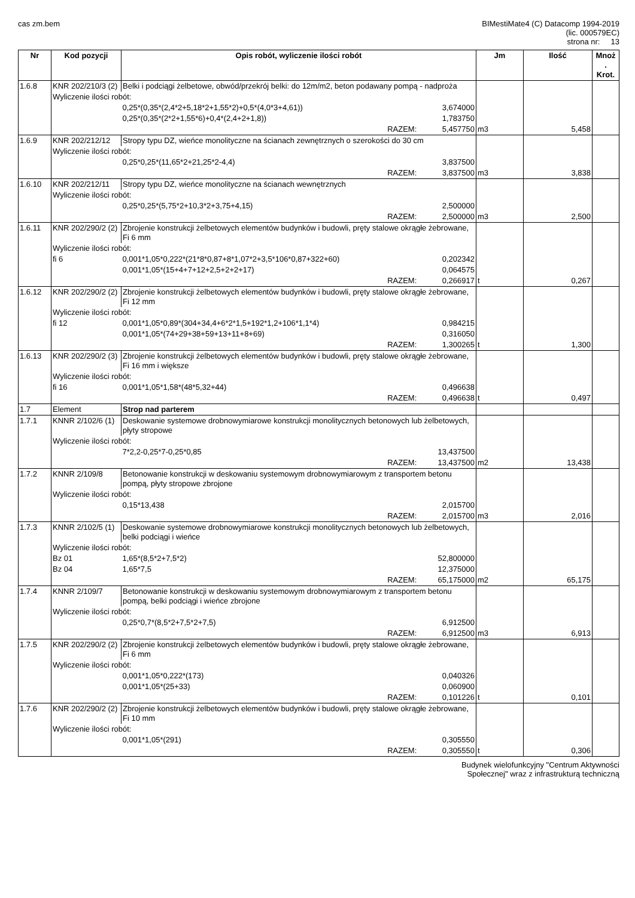cas zm.bem BIMestiMate4 (C) Datacomp 1994-2019
(lic. 000579EC)
strona nr: 13
| Nr | Kod pozycji | Opis robót, wyliczenie ilości robót | | | Jm | Ilość | Mnoż . Krot. |
| --- | --- | --- | --- | --- | --- | --- | --- |
| 1.6.8 | KNR 202/210/3 (2) | Belki i podciągi żelbetowe, obwód/przekrój belki: do 12m/m2, beton podawany pompą - nadproża | | | | | |
| | Wyliczenie ilości robót: | | | | | | |
| | | | 0,25*(0,35*(2,4*2+5,18*2+1,55*2)+0,5*(4,0*3+4,61)) | 3,674000 | | | |
| | | | 0,25*(0,35*(2*2+1,55*6)+0,4*(2,4+2+1,8)) | 1,783750 | | | |
| | RAZEM: | | | 5,457750 | m3 | 5,458 | |
| 1.6.9 | KNR 202/212/12 | Stropy typu DZ, wieńce monolityczne na ścianach zewnętrznych o szerokości do 30 cm | | | | | |
| | Wyliczenie ilości robót: | | | | | | |
| | | | 0,25*0,25*(11,65*2+21,25*2-4,4) | 3,837500 | | | |
| | RAZEM: | | | 3,837500 | m3 | 3,838 | |
| 1.6.10 | KNR 202/212/11 | Stropy typu DZ, wieńce monolityczne na ścianach wewnętrznych | | | | | |
| | Wyliczenie ilości robót: | | | | | | |
| | | | 0,25*0,25*(5,75*2+10,3*2+3,75+4,15) | 2,500000 | | | |
| | RAZEM: | | | 2,500000 | m3 | 2,500 | |
| 1.6.11 | KNR 202/290/2 (2) | Zbrojenie konstrukcji żelbetowych elementów budynków i budowli, pręty stalowe okrągłe żebrowane, Fi 6 mm | | | | | |
| | Wyliczenie ilości robót: | | | | | | |
| | fi 6 | | 0,001*1,05*0,222*(21*8*0,87+8*1,07*2+3,5*106*0,87+322+60) | 0,202342 | | | |
| | | | 0,001*1,05*(15+4+7+12+2,5+2+2+17) | 0,064575 | | | |
| | RAZEM: | | | 0,266917 | t | 0,267 | |
| 1.6.12 | KNR 202/290/2 (2) | Zbrojenie konstrukcji żelbetowych elementów budynków i budowli, pręty stalowe okrągłe żebrowane, Fi 12 mm | | | | | |
| | Wyliczenie ilości robót: | | | | | | |
| | fi 12 | | 0,001*1,05*0,89*(304+34,4+6*2*1,5+192*1,2+106*1,1*4) | 0,984215 | | | |
| | | | 0,001*1,05*(74+29+38+59+13+11+8+69) | 0,316050 | | | |
| | RAZEM: | | | 1,300265 | t | 1,300 | |
| 1.6.13 | KNR 202/290/2 (3) | Zbrojenie konstrukcji żelbetowych elementów budynków i budowli, pręty stalowe okrągłe żebrowane, Fi 16 mm i większe | | | | | |
| | Wyliczenie ilości robót: | | | | | | |
| | fi 16 | | 0,001*1,05*1,58*(48*5,32+44) | 0,496638 | | | |
| | RAZEM: | | | 0,496638 | t | 0,497 | |
| 1.7 | Element | Strop nad parterem | | | | | |
| 1.7.1 | KNNR 2/102/6 (1) | Deskowanie systemowe drobnowymiarowe konstrukcji monolitycznych betonowych lub żelbetowych, płyty stropowe | | | | | |
| | Wyliczenie ilości robót: | | | | | | |
| | | | 7*2,2-0,25*7-0,25*0,85 | 13,437500 | | | |
| | RAZEM: | | | 13,437500 | m2 | 13,438 | |
| 1.7.2 | KNNR 2/109/8 | Betonowanie konstrukcji w deskowaniu systemowym drobnowymiarowym z transportem betonu pompą, płyty stropowe zbrojone | | | | | |
| | Wyliczenie ilości robót: | | | | | | |
| | | | 0,15*13,438 | 2,015700 | | | |
| | RAZEM: | | | 2,015700 | m3 | 2,016 | |
| 1.7.3 | KNNR 2/102/5 (1) | Deskowanie systemowe drobnowymiarowe konstrukcji monolitycznych betonowych lub żelbetowych, belki podciągi i wieńce | | | | | |
| | Wyliczenie ilości robót: | | | | | | |
| | Bz 01 | | 1,65*(8,5*2+7,5*2) | 52,800000 | | | |
| | Bz 04 | | 1,65*7,5 | 12,375000 | | | |
| | RAZEM: | | | 65,175000 | m2 | 65,175 | |
| 1.7.4 | KNNR 2/109/7 | Betonowanie konstrukcji w deskowaniu systemowym drobnowymiarowym z transportem betonu pompą, belki podciągi i wieńce zbrojone | | | | | |
| | Wyliczenie ilości robót: | | | | | | |
| | | | 0,25*0,7*(8,5*2+7,5*2+7,5) | 6,912500 | | | |
| | RAZEM: | | | 6,912500 | m3 | 6,913 | |
| 1.7.5 | KNR 202/290/2 (2) | Zbrojenie konstrukcji żelbetowych elementów budynków i budowli, pręty stalowe okrągłe żebrowane, Fi 6 mm | | | | | |
| | Wyliczenie ilości robót: | | | | | | |
| | | | 0,001*1,05*0,222*(173) | 0,040326 | | | |
| | | | 0,001*1,05*(25+33) | 0,060900 | | | |
| | RAZEM: | | | 0,101226 | t | 0,101 | |
| 1.7.6 | KNR 202/290/2 (2) | Zbrojenie konstrukcji żelbetowych elementów budynków i budowli, pręty stalowe okrągłe żebrowane, Fi 10 mm | | | | | |
| | Wyliczenie ilości robót: | | | | | | |
| | | | 0,001*1,05*(291) | 0,305550 | | | |
| | RAZEM: | | | 0,305550 | t | 0,306 | |
Budynek wielofunkcyjny "Centrum Aktywności
Społecznej" wraz z infrastrukturą techniczną